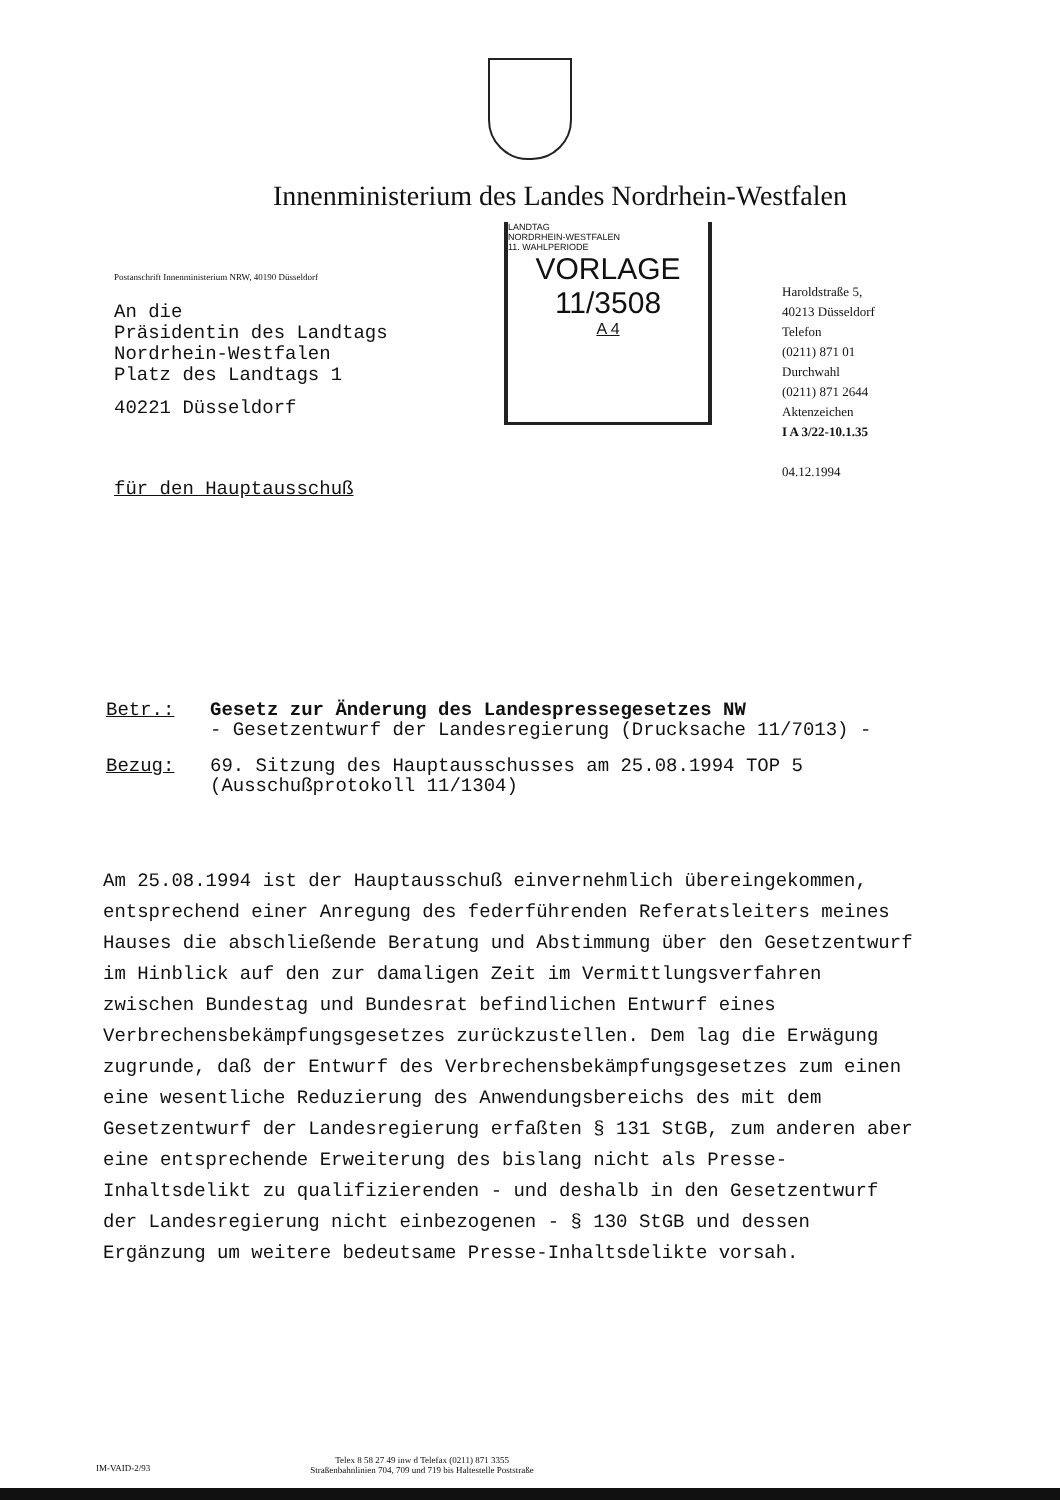Innenministerium des Landes Nordrhein-Westfalen
Postanschrift Innenministerium NRW, 40190 Düsseldorf
An die
Präsidentin des Landtags
Nordrhein-Westfalen
Platz des Landtags 1
40221 Düsseldorf
für den Hauptausschuß
LANDTAG
NORDRHEIN-WESTFALEN
11. WAHLPERIODE
VORLAGE
11/3508
A 4
Haroldstraße 5,
40213 Düsseldorf
Telefon
(0211) 871 01
Durchwahl
(0211) 871 2644
Aktenzeichen
I A 3/22-10.1.35
04.12.1994
Betr.: Gesetz zur Änderung des Landespressegesetzes NW
- Gesetzentwurf der Landesregierung (Drucksache 11/7013) -
Bezug: 69. Sitzung des Hauptausschusses am 25.08.1994 TOP 5
(Ausschußprotokoll 11/1304)
Am 25.08.1994 ist der Hauptausschuß einvernehmlich übereingekommen, entsprechend einer Anregung des federführenden Referatsleiters meines Hauses die abschließende Beratung und Abstimmung über den Gesetzentwurf im Hinblick auf den zur damaligen Zeit im Vermittlungsverfahren zwischen Bundestag und Bundesrat befindlichen Entwurf eines Verbrechensbekämpfungsgesetzes zurückzustellen. Dem lag die Erwägung zugrunde, daß der Entwurf des Verbrechensbekämpfungsgesetzes zum einen eine wesentliche Reduzierung des Anwendungsbereichs des mit dem Gesetzentwurf der Landesregierung erfaßten § 131 StGB, zum anderen aber eine entsprechende Erweiterung des bislang nicht als Presse-Inhaltsdelikt zu qualifizierenden - und deshalb in den Gesetzentwurf der Landesregierung nicht einbezogenen - § 130 StGB und dessen Ergänzung um weitere bedeutsame Presse-Inhaltsdelikte vorsah.
IM-VAID-2/93 Telex 8 58 27 49 inw d Telefax (0211) 871 3355
Straßenbahnlinien 704, 709 und 719 bis Haltestelle Poststraße